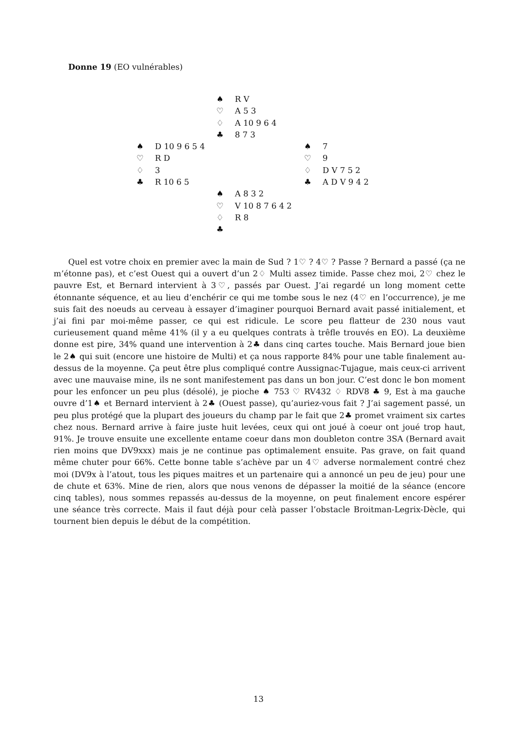Donne 19 (EO vulnérables)
♠ R V
♡ A 5 3
♢ A 10 9 6 4
♣ 8 7 3
♠ D 10 9 6 5 4
♡ R D
♢ 3
♣ R 10 6 5
♠ 7
♡ 9
♢ D V 7 5 2
♣ A D V 9 4 2
♠ A 8 3 2
♡ V 10 8 7 6 4 2
♢ R 8
♣
Quel est votre choix en premier avec la main de Sud ? 1♡ ? 4♡ ? Passe ? Bernard a passé (ça ne m’étonne pas), et c’est Ouest qui a ouvert d’un 2♢ Multi assez timide. Passe chez moi, 2♡ chez le pauvre Est, et Bernard intervient à 3♡, passés par Ouest. J’ai regardé un long moment cette étonnante séquence, et au lieu d’enchérir ce qui me tombe sous le nez (4♡ en l’occurrence), je me suis fait des noeuds au cerveau à essayer d’imaginer pourquoi Bernard avait passé initialement, et j’ai fini par moi-même passer, ce qui est ridicule. Le score peu flatteur de 230 nous vaut curieusement quand même 41% (il y a eu quelques contrats à trêfle trouvés en EO). La deuxième donne est pire, 34% quand une intervention à 2♣ dans cinq cartes touche. Mais Bernard joue bien le 2♠ qui suit (encore une histoire de Multi) et ça nous rapporte 84% pour une table finalement au-dessus de la moyenne. Ça peut être plus compliqué contre Aussignac-Tujague, mais ceux-ci arrivent avec une mauvaise mine, ils ne sont manifestement pas dans un bon jour. C’est donc le bon moment pour les enfoncer un peu plus (désolé), je pioche ♠ 753 ♡ RV432 ♢ RDV8 ♣ 9, Est à ma gauche ouvre d’1♠ et Bernard intervient à 2♣ (Ouest passe), qu’auriez-vous fait ? J’ai sagement passé, un peu plus protégé que la plupart des joueurs du champ par le fait que 2♣ promet vraiment six cartes chez nous. Bernard arrive à faire juste huit levées, ceux qui ont joué à coeur ont joué trop haut, 91%. Je trouve ensuite une excellente entame coeur dans mon doubleton contre 3SA (Bernard avait rien moins que DV9xxx) mais je ne continue pas optimalement ensuite. Pas grave, on fait quand même chuter pour 66%. Cette bonne table s’achève par un 4♡ adverse normalement contré chez moi (DV9x à l’atout, tous les piques maitres et un partenaire qui a annoncé un peu de jeu) pour une de chute et 63%. Mine de rien, alors que nous venons de dépasser la moitié de la séance (encore cinq tables), nous sommes repassés au-dessus de la moyenne, on peut finalement encore espérer une séance très correcte. Mais il faut déjà pour celà passer l’obstacle Broitman-Legrix-Dècle, qui tournent bien depuis le début de la compétition.
13